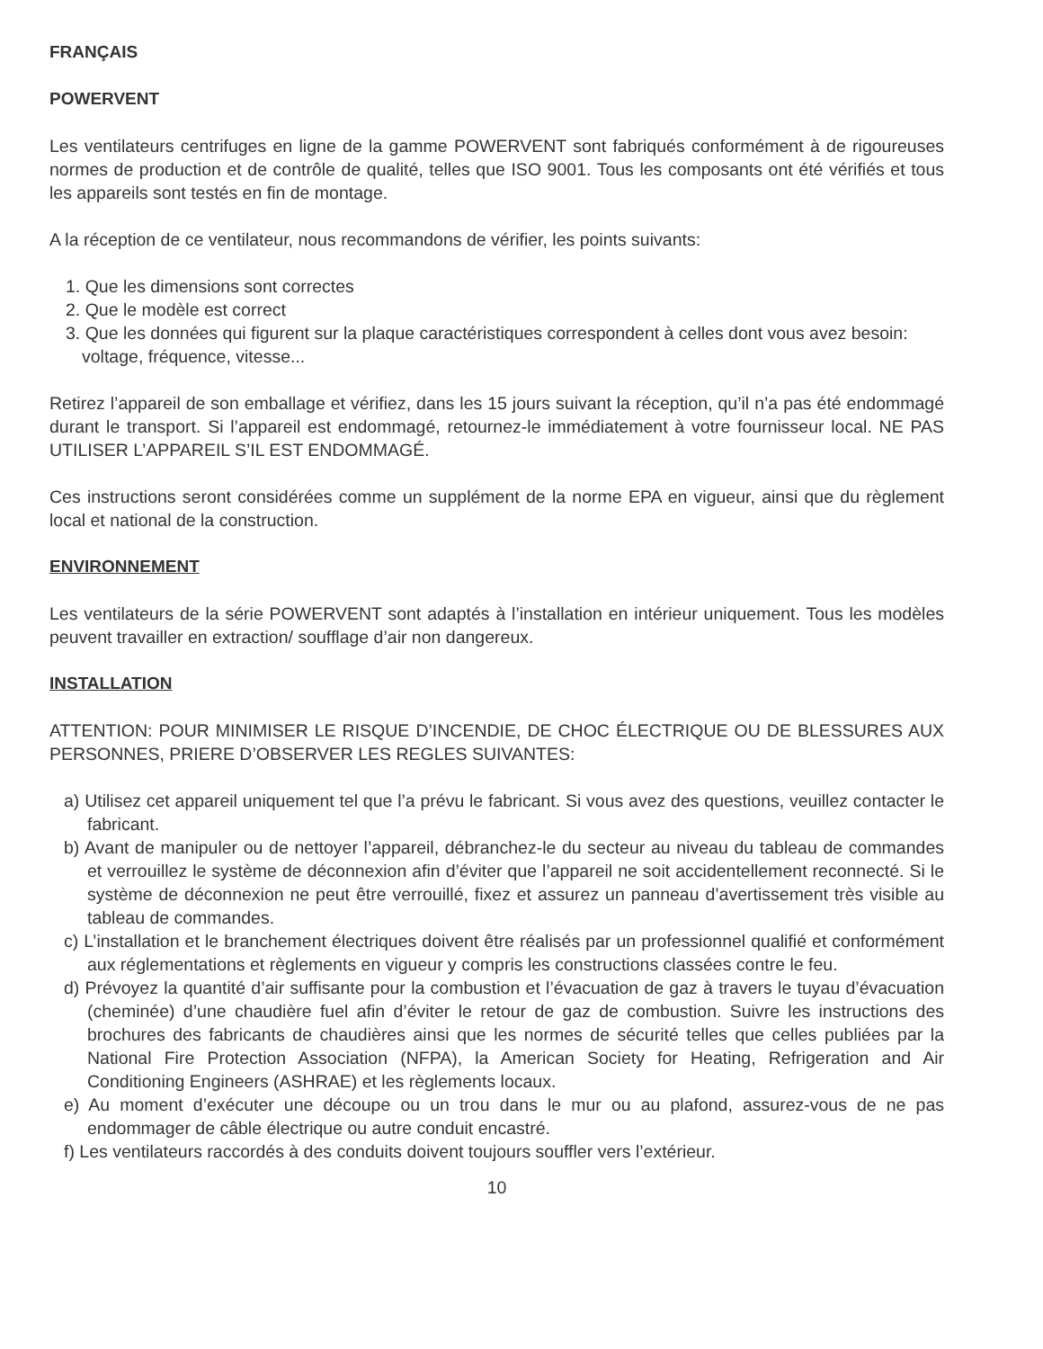FRANÇAIS
POWERVENT
Les ventilateurs centrifuges en ligne de la gamme POWERVENT sont fabriqués conformément à de rigoureuses normes de production et de contrôle de qualité, telles que ISO 9001. Tous les composants ont été vérifiés et tous les appareils sont testés en fin de montage.
A la réception de ce ventilateur, nous recommandons de vérifier, les points suivants:
1. Que les dimensions sont correctes
2. Que le modèle est correct
3. Que les données qui figurent sur la plaque caractéristiques correspondent à celles dont vous avez besoin: voltage, fréquence, vitesse...
Retirez l’appareil de son emballage et vérifiez, dans les 15 jours suivant la réception, qu’il n’a pas été endommagé durant le transport. Si l’appareil est endommagé, retournez-le immédiatement à votre fournisseur local. NE PAS UTILISER L’APPAREIL S’IL EST ENDOMMAGÉ.
Ces instructions seront considérées comme un supplément de la norme EPA en vigueur, ainsi que du règlement local et national de la construction.
ENVIRONNEMENT
Les ventilateurs de la série POWERVENT sont adaptés à l’installation en intérieur uniquement. Tous les modèles peuvent travailler en extraction/ soufflage d’air non dangereux.
INSTALLATION
ATTENTION: POUR MINIMISER LE RISQUE D’INCENDIE, DE CHOC ÉLECTRIQUE OU DE BLESSURES AUX PERSONNES, PRIERE D’OBSERVER LES REGLES SUIVANTES:
a) Utilisez cet appareil uniquement tel que l’a prévu le fabricant. Si vous avez des questions, veuillez contacter le fabricant.
b) Avant de manipuler ou de nettoyer l’appareil, débranchez-le du secteur au niveau du tableau de commandes et verrouillez le système de déconnexion afin d’éviter que l’appareil ne soit accidentellement reconnecté. Si le système de déconnexion ne peut être verrouillé, fixez et assurez un panneau d’avertissement très visible au tableau de commandes.
c) L’installation et le branchement électriques doivent être réalisés par un professionnel qualifié et conformément aux réglementations et règlements en vigueur y compris les constructions classées contre le feu.
d) Prévoyez la quantité d’air suffisante pour la combustion et l’évacuation de gaz à travers le tuyau d’évacuation (cheminée) d’une chaudière fuel afin d’éviter le retour de gaz de combustion. Suivre les instructions des brochures des fabricants de chaudières ainsi que les normes de sécurité telles que celles publiées par la National Fire Protection Association (NFPA), la American Society for Heating, Refrigeration and Air Conditioning Engineers (ASHRAE) et les règlements locaux.
e) Au moment d’exécuter une découpe ou un trou dans le mur ou au plafond, assurez-vous de ne pas endommager de câble électrique ou autre conduit encastré.
f) Les ventilateurs raccordés à des conduits doivent toujours souffler vers l’extérieur.
10